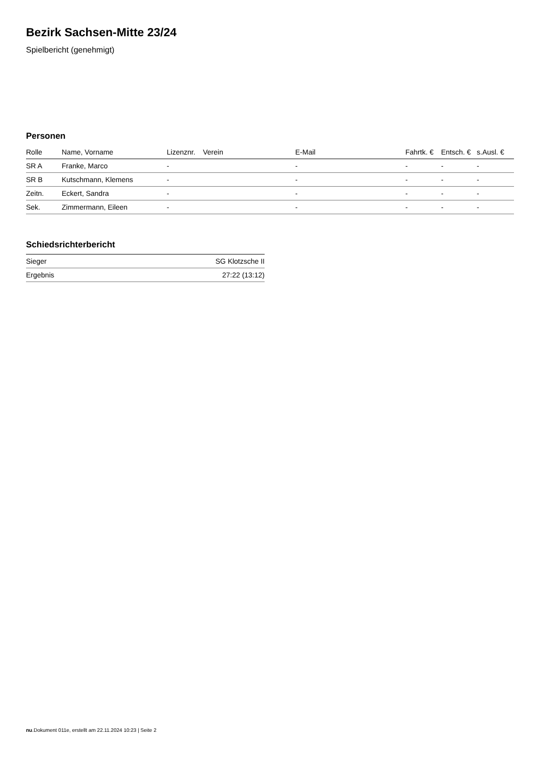Bezirk Sachsen-Mitte 23/24
Spielbericht (genehmigt)
Personen
| Rolle | Name, Vorname | Lizenznr. | Verein | E-Mail | Fahrtk. € | Entsch. € | s.Ausl. € |
| --- | --- | --- | --- | --- | --- | --- | --- |
| SR A | Franke, Marco | - | | - | - | - | - |
| SR B | Kutschmann, Klemens | - | | - | - | - | - |
| Zeitn. | Eckert, Sandra | - | | - | - | - | - |
| Sek. | Zimmermann, Eileen | - | | - | - | - | - |
Schiedsrichterbericht
| Sieger | SG Klotzsche II |
| Ergebnis | 27:22 (13:12) |
nu.Dokument 011e, erstellt am 22.11.2024 10:23 | Seite 2